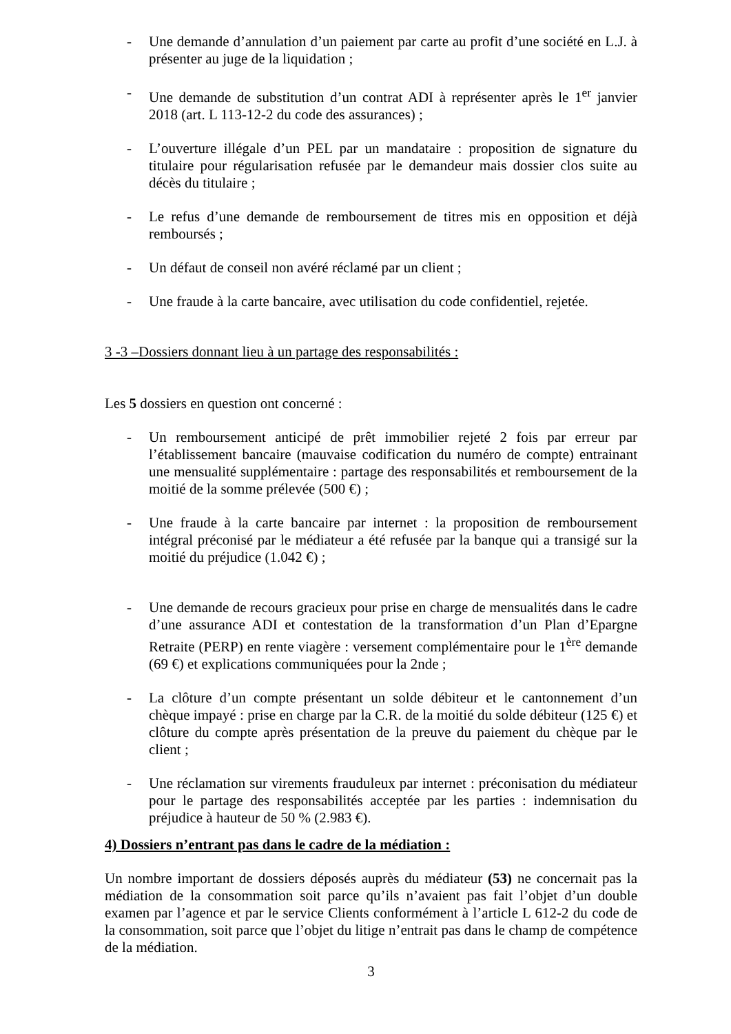- Une demande d’annulation d’un paiement par carte au profit d’une société en L.J. à présenter au juge de la liquidation ;
- Une demande de substitution d’un contrat ADI à représenter après le 1<sup>er</sup> janvier 2018 (art. L 113-12-2 du code des assurances) ;
- L’ouverture illégale d’un PEL par un mandataire : proposition de signature du titulaire pour régularisation refusée par le demandeur mais dossier clos suite au décès du titulaire ;
- Le refus d’une demande de remboursement de titres mis en opposition et déjà remboursés ;
- Un défaut de conseil non avéré réclamé par un client ;
- Une fraude à la carte bancaire, avec utilisation du code confidentiel, rejetée.
3 -3 –Dossiers donnant lieu à un partage des responsabilités :
Les 5 dossiers en question ont concerné :
- Un remboursement anticipé de prêt immobilier rejeté 2 fois par erreur par l’établissement bancaire (mauvaise codification du numéro de compte) entrainant une mensualité supplémentaire : partage des responsabilités et remboursement de la moitié de la somme prélevée (500 €) ;
- Une fraude à la carte bancaire par internet : la proposition de remboursement intégral préconisé par le médiateur a été refusée par la banque qui a transigé sur la moitié du préjudice (1.042 €) ;
- Une demande de recours gracieux pour prise en charge de mensualités dans le cadre d’une assurance ADI et contestation de la transformation d’un Plan d’Epargne Retraite (PERP) en rente viagère : versement complémentaire pour le 1<sup>ère</sup> demande (69 €) et explications communiquées pour la 2nde ;
- La clôture d’un compte présentant un solde débiteur et le cantonnement d’un chèque impayé : prise en charge par la C.R. de la moitié du solde débiteur (125 €) et clôture du compte après présentation de la preuve du paiement du chèque par le client ;
- Une réclamation sur virements frauduleux par internet : préconisation du médiateur pour le partage des responsabilités acceptée par les parties : indemnisation du préjudice à hauteur de 50 % (2.983 €).
4) Dossiers n’entrant pas dans le cadre de la médiation :
Un nombre important de dossiers déposés auprès du médiateur (53) ne concernait pas la médiation de la consommation soit parce qu’ils n’avaient pas fait l’objet d’un double examen par l’agence et par le service Clients conformément à l’article L 612-2 du code de la consommation, soit parce que l’objet du litige n’entrait pas dans le champ de compétence de la médiation.
3